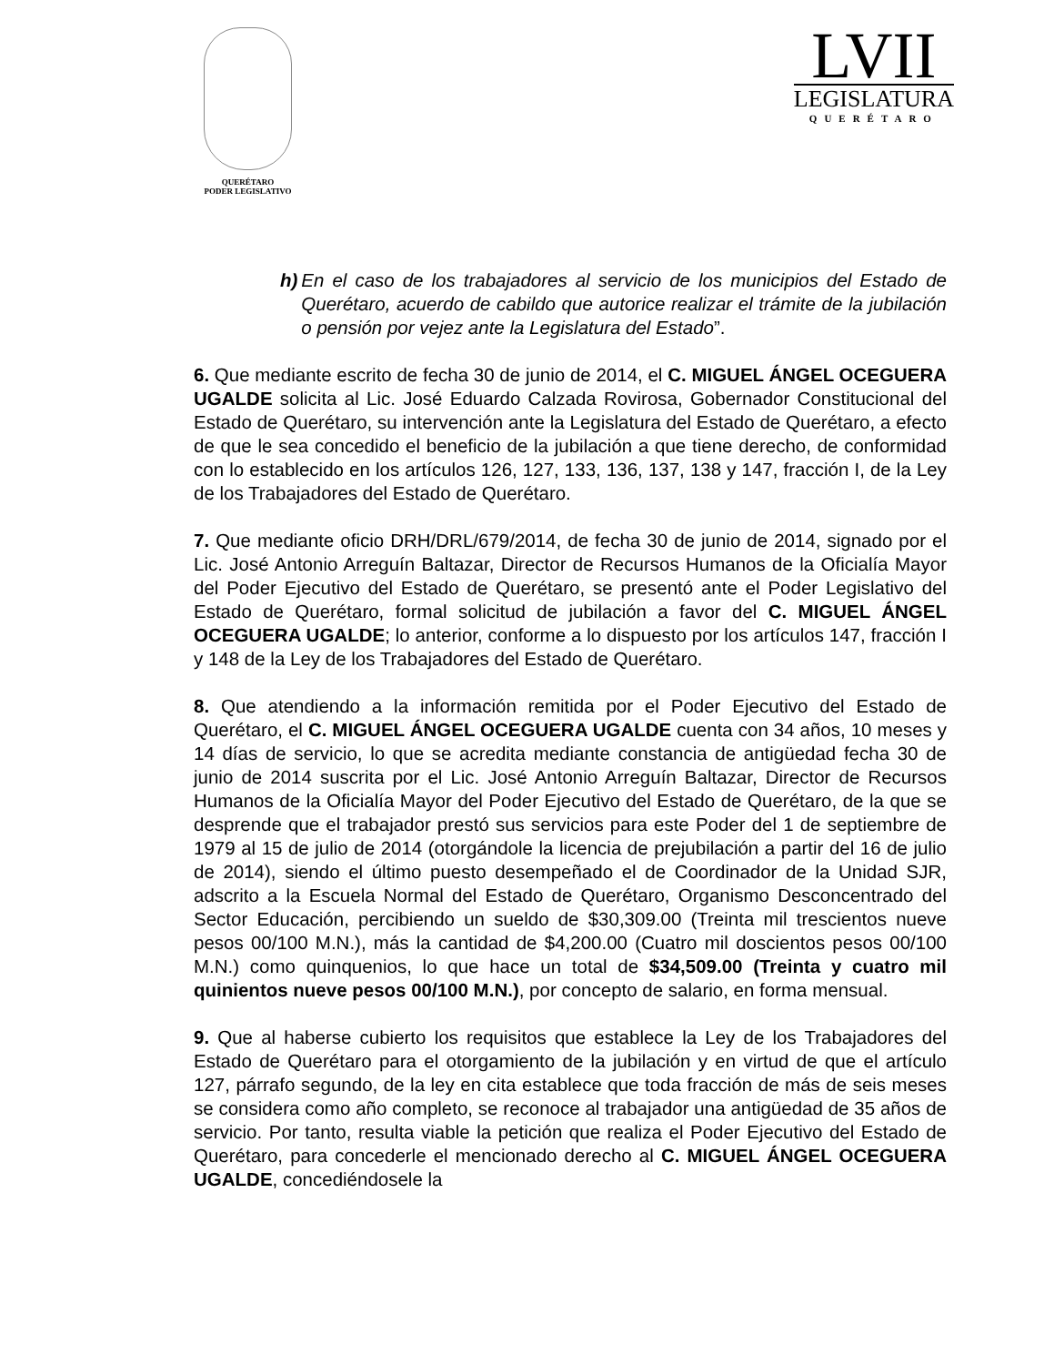QUERÉTARO
PODER LEGISLATIVO
LVII
LEGISLATURA
QUERÉTARO
h) En el caso de los trabajadores al servicio de los municipios del Estado de Querétaro, acuerdo de cabildo que autorice realizar el trámite de la jubilación o pensión por vejez ante la Legislatura del Estado”.
6. Que mediante escrito de fecha 30 de junio de 2014, el C. MIGUEL ÁNGEL OCEGUERA UGALDE solicita al Lic. José Eduardo Calzada Rovirosa, Gobernador Constitucional del Estado de Querétaro, su intervención ante la Legislatura del Estado de Querétaro, a efecto de que le sea concedido el beneficio de la jubilación a que tiene derecho, de conformidad con lo establecido en los artículos 126, 127, 133, 136, 137, 138 y 147, fracción I, de la Ley de los Trabajadores del Estado de Querétaro.
7. Que mediante oficio DRH/DRL/679/2014, de fecha 30 de junio de 2014, signado por el Lic. José Antonio Arreguín Baltazar, Director de Recursos Humanos de la Oficialía Mayor del Poder Ejecutivo del Estado de Querétaro, se presentó ante el Poder Legislativo del Estado de Querétaro, formal solicitud de jubilación a favor del C. MIGUEL ÁNGEL OCEGUERA UGALDE; lo anterior, conforme a lo dispuesto por los artículos 147, fracción I y 148 de la Ley de los Trabajadores del Estado de Querétaro.
8. Que atendiendo a la información remitida por el Poder Ejecutivo del Estado de Querétaro, el C. MIGUEL ÁNGEL OCEGUERA UGALDE cuenta con 34 años, 10 meses y 14 días de servicio, lo que se acredita mediante constancia de antigüedad fecha 30 de junio de 2014 suscrita por el Lic. José Antonio Arreguín Baltazar, Director de Recursos Humanos de la Oficialía Mayor del Poder Ejecutivo del Estado de Querétaro, de la que se desprende que el trabajador prestó sus servicios para este Poder del 1 de septiembre de 1979 al 15 de julio de 2014 (otorgándole la licencia de prejubilación a partir del 16 de julio de 2014), siendo el último puesto desempeñado el de Coordinador de la Unidad SJR, adscrito a la Escuela Normal del Estado de Querétaro, Organismo Desconcentrado del Sector Educación, percibiendo un sueldo de $30,309.00 (Treinta mil trescientos nueve pesos 00/100 M.N.), más la cantidad de $4,200.00 (Cuatro mil doscientos pesos 00/100 M.N.) como quinquenios, lo que hace un total de $34,509.00 (Treinta y cuatro mil quinientos nueve pesos 00/100 M.N.), por concepto de salario, en forma mensual.
9. Que al haberse cubierto los requisitos que establece la Ley de los Trabajadores del Estado de Querétaro para el otorgamiento de la jubilación y en virtud de que el artículo 127, párrafo segundo, de la ley en cita establece que toda fracción de más de seis meses se considera como año completo, se reconoce al trabajador una antigüedad de 35 años de servicio. Por tanto, resulta viable la petición que realiza el Poder Ejecutivo del Estado de Querétaro, para concederle el mencionado derecho al C. MIGUEL ÁNGEL OCEGUERA UGALDE, concediéndosele la